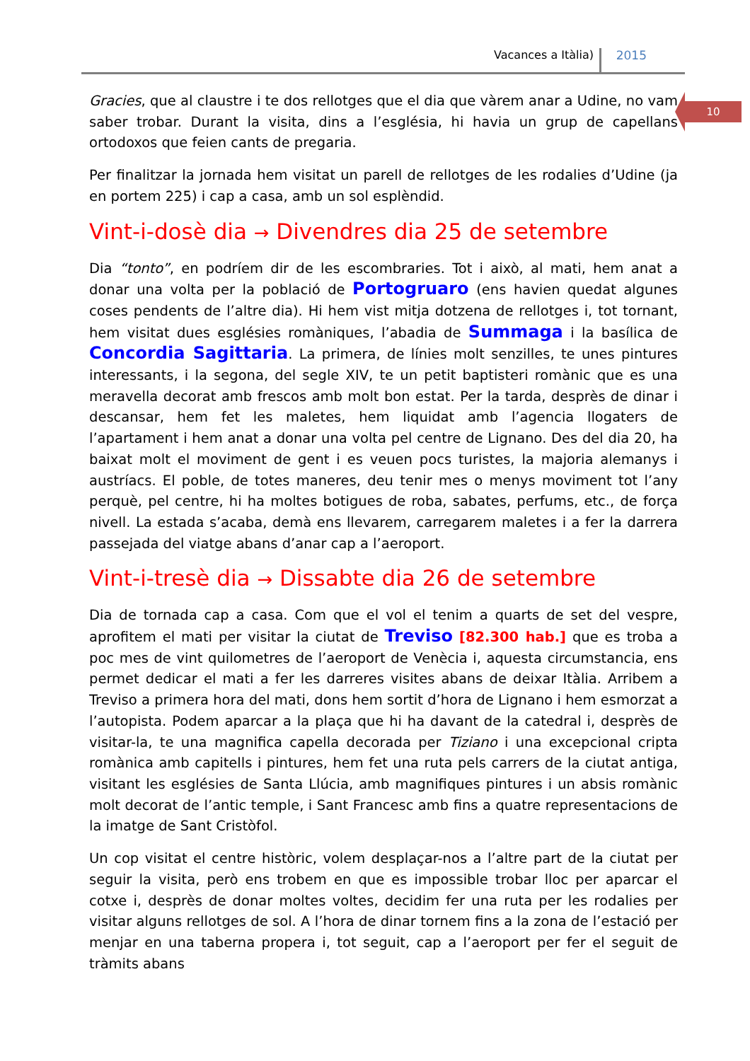Vacances a Itàlia) 2015
10
Gracies, que al claustre i te dos rellotges que el dia que vàrem anar a Udine, no vam saber trobar. Durant la visita, dins a l’església, hi havia un grup de capellans ortodoxos que feien cants de pregaria.
Per finalitzar la jornada hem visitat un parell de rellotges de les rodalies d’Udine (ja en portem 225) i cap a casa, amb un sol esplèndid.
Vint-i-dosè dia → Divendres dia 25 de setembre
Dia “tonto”, en podríem dir de les escombraries. Tot i això, al mati, hem anat a donar una volta per la població de Portogruaro (ens havien quedat algunes coses pendents de l’altre dia). Hi hem vist mitja dotzena de rellotges i, tot tornant, hem visitat dues esglésies romàniques, l’abadia de Summaga i la basílica de Concordia Sagittaria. La primera, de línies molt senzilles, te unes pintures interessants, i la segona, del segle XIV, te un petit baptisteri romànic que es una meravella decorat amb frescos amb molt bon estat. Per la tarda, desprès de dinar i descansar, hem fet les maletes, hem liquidat amb l’agencia llogaters de l’apartament i hem anat a donar una volta pel centre de Lignano. Des del dia 20, ha baixat molt el moviment de gent i es veuen pocs turistes, la majoria alemanys i austríacs. El poble, de totes maneres, deu tenir mes o menys moviment tot l’any perquè, pel centre, hi ha moltes botigues de roba, sabates, perfums, etc., de força nivell. La estada s’acaba, demà ens llevarem, carregarem maletes i a fer la darrera passejada del viatge abans d’anar cap a l’aeroport.
Vint-i-tresè dia → Dissabte dia 26 de setembre
Dia de tornada cap a casa. Com que el vol el tenim a quarts de set del vespre, aprofitem el mati per visitar la ciutat de Treviso [82.300 hab.] que es troba a poc mes de vint quilometres de l’aeroport de Venècia i, aquesta circumstancia, ens permet dedicar el mati a fer les darreres visites abans de deixar Itàlia. Arribem a Treviso a primera hora del mati, dons hem sortit d’hora de Lignano i hem esmorzat a l’autopista. Podem aparcar a la plaça que hi ha davant de la catedral i, desprès de visitar-la, te una magnifica capella decorada per Tiziano i una excepcional cripta romànica amb capitells i pintures, hem fet una ruta pels carrers de la ciutat antiga, visitant les esglésies de Santa Llúcia, amb magnifiques pintures i un absis romànic molt decorat de l’antic temple, i Sant Francesc amb fins a quatre representacions de la imatge de Sant Cristòfol.
Un cop visitat el centre històric, volem desplaçar-nos a l’altre part de la ciutat per seguir la visita, però ens trobem en que es impossible trobar lloc per aparcar el cotxe i, desprès de donar moltes voltes, decidim fer una ruta per les rodalies per visitar alguns rellotges de sol. A l’hora de dinar tornem fins a la zona de l’estació per menjar en una taberna propera i, tot seguit, cap a l’aeroport per fer el seguit de tràmits abans